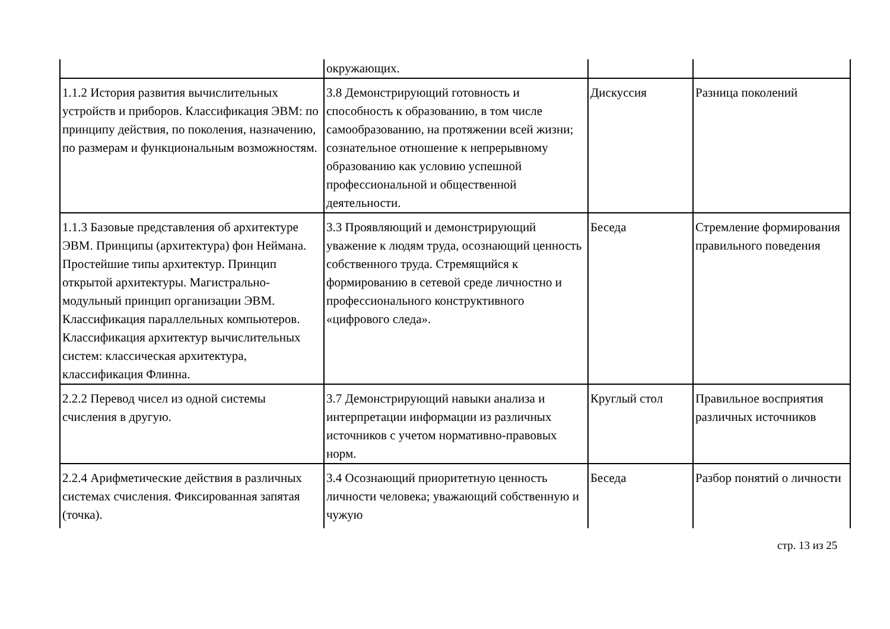| | окружающих. | | |
| 1.1.2 История развития вычислительных устройств и приборов. Классификация ЭВМ: по принципу действия, по поколения, назначению, по размерам и функциональным возможностям. | 3.8 Демонстрирующий готовность и способность к образованию, в том числе самообразованию, на протяжении всей жизни; сознательное отношение к непрерывному образованию как условию успешной профессиональной и общественной деятельности. | Дискуссия | Разница поколений |
| 1.1.3 Базовые представления об архитектуре ЭВМ. Принципы (архитектура) фон Неймана. Простейшие типы архитектур. Принцип открытой архитектуры. Магистрально-модульный принцип организации ЭВМ. Классификация параллельных компьютеров. Классификация архитектур вычислительных систем: классическая архитектура, классификация Флинна. | 3.3 Проявляющий и демонстрирующий уважение к людям труда, осознающий ценность собственного труда. Стремящийся к формированию в сетевой среде личностно и профессионального конструктивного «цифрового следа». | Беседа | Стремление формирования правильного поведения |
| 2.2.2 Перевод чисел из одной системы счисления в другую. | 3.7 Демонстрирующий навыки анализа и интерпретации информации из различных источников с учетом нормативно-правовых норм. | Круглый стол | Правильное восприятия различных источников |
| 2.2.4 Арифметические действия в различных системах счисления. Фиксированная запятая (точка). | 3.4 Осознающий приоритетную ценность личности человека; уважающий собственную и чужую | Беседа | Разбор понятий о личности |
стр. 13 из 25